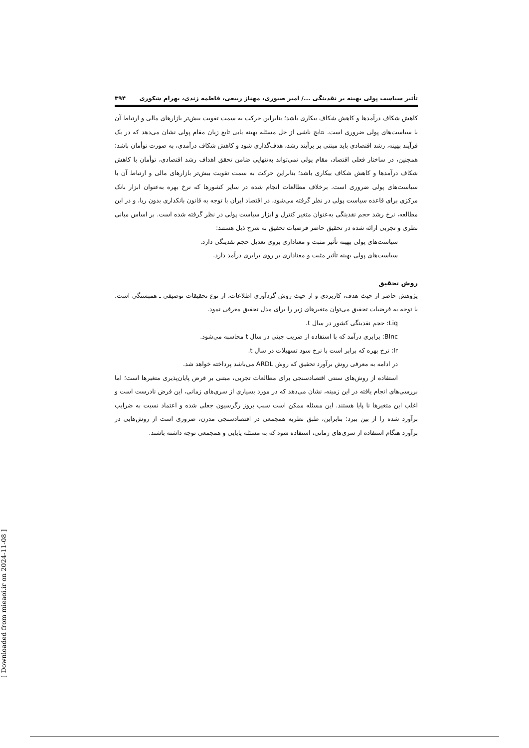تأثیر سیاست پولی بهینه بر نقدینگی .../ امیر صبوری، مهناز ربیعی، فاطمه زندی، بهرام شکوری ۳۹۴
کاهش شکاف درآمدها و کاهش شکاف بیکاری باشد؛ بنابراین حرکت به سمت تقویت بیش‌تر بازارهای مالی و ارتباط آن با سیاست‌های پولی ضروری است. نتایج ناشی از حل مسئله بهینه یابی تابع زیان مقام پولی نشان می‌دهد که در یک فرآیند بهینه، رشد اقتصادی باید مبتنی بر برآیند رشد، هدف‌گذاری شود و کاهش شکاف درآمدی، به صورت توأمان باشد؛ همچنین، در ساختار فعلی اقتصاد، مقام پولی نمی‌تواند به‌تنهایی ضامن تحقق اهداف رشد اقتصادی، توأمان با کاهش شکاف درآمدها و کاهش شکاف بیکاری باشد؛ بنابراین حرکت به سمت تقویت بیش‌تر بازارهای مالی و ارتباط آن با سیاست‌های پولی ضروری است. برخلاف مطالعات انجام شده در سایر کشورها که نرخ بهره به‌عنوان ابزار بانک مرکزی برای قاعده سیاست پولی در نظر گرفته می‌شود، در اقتصاد ایران با توجه به قانون بانکداری بدون ربا، و در این مطالعه، نرخ رشد حجم نقدینگی به‌عنوان متغیر کنترل و ابزار سیاست پولی در نظر گرفته شده است. بر اساس مبانی نظری و تجربی ارائه شده در تحقیق حاضر فرضیات تحقیق به شرح ذیل هستند:
سیاست‌های پولی بهینه تأثیر مثبت و معناداری بروی تعدیل حجم نقدینگی دارد.
سیاست‌های پولی بهینه تأثیر مثبت و معناداری بر روی برابری درآمد دارد.
روش تحقیق
پژوهش حاضر از حیث هدف، کاربردی و از حیث روش گردآوری اطلاعات، از نوع تحقیقات توصیفی ـ همبستگی است. با توجه به فرضیات تحقیق می‌توان متغیرهای زیر را برای مدل تحقیق معرفی نمود.
Liq: حجم نقدینگی کشور در سال t.
BInc: برابری درآمد که با استفاده از ضریب جینی در سال t محاسبه می‌شود.
Ir: نرخ بهره که برابر است با نرخ سود تسهیلات در سال t.
در ادامه به معرفی روش برآورد تحقیق که روش ARDL می‌باشد پرداخته خواهد شد.
استفاده از روش‌های سنتی اقتصادسنجی برای مطالعات تجربی، مبتنی بر فرض پایان‌پذیری متغیرها است؛ اما بررسی‌های انجام یافته در این زمینه، نشان می‌دهد که در مورد بسیاری از سری‌های زمانی، این فرض نادرست است و اغلب این متغیرها نا پایا هستند. این مسئله ممکن است سبب بروز رگرسیون جعلی شده و اعتماد نسبت به ضرایب برآورد شده را از بین ببرد؛ بنابراین، طبق نظریه همجمعی در اقتصادسنجی مدرن، ضروری است از روش‌هایی در برآورد هنگام استفاده از سری‌های زمانی، استفاده شود که به مسئله پایایی و همجمعی توجه داشته باشند.
[ Downloaded from mieaoi.ir on 2024-11-08 ]